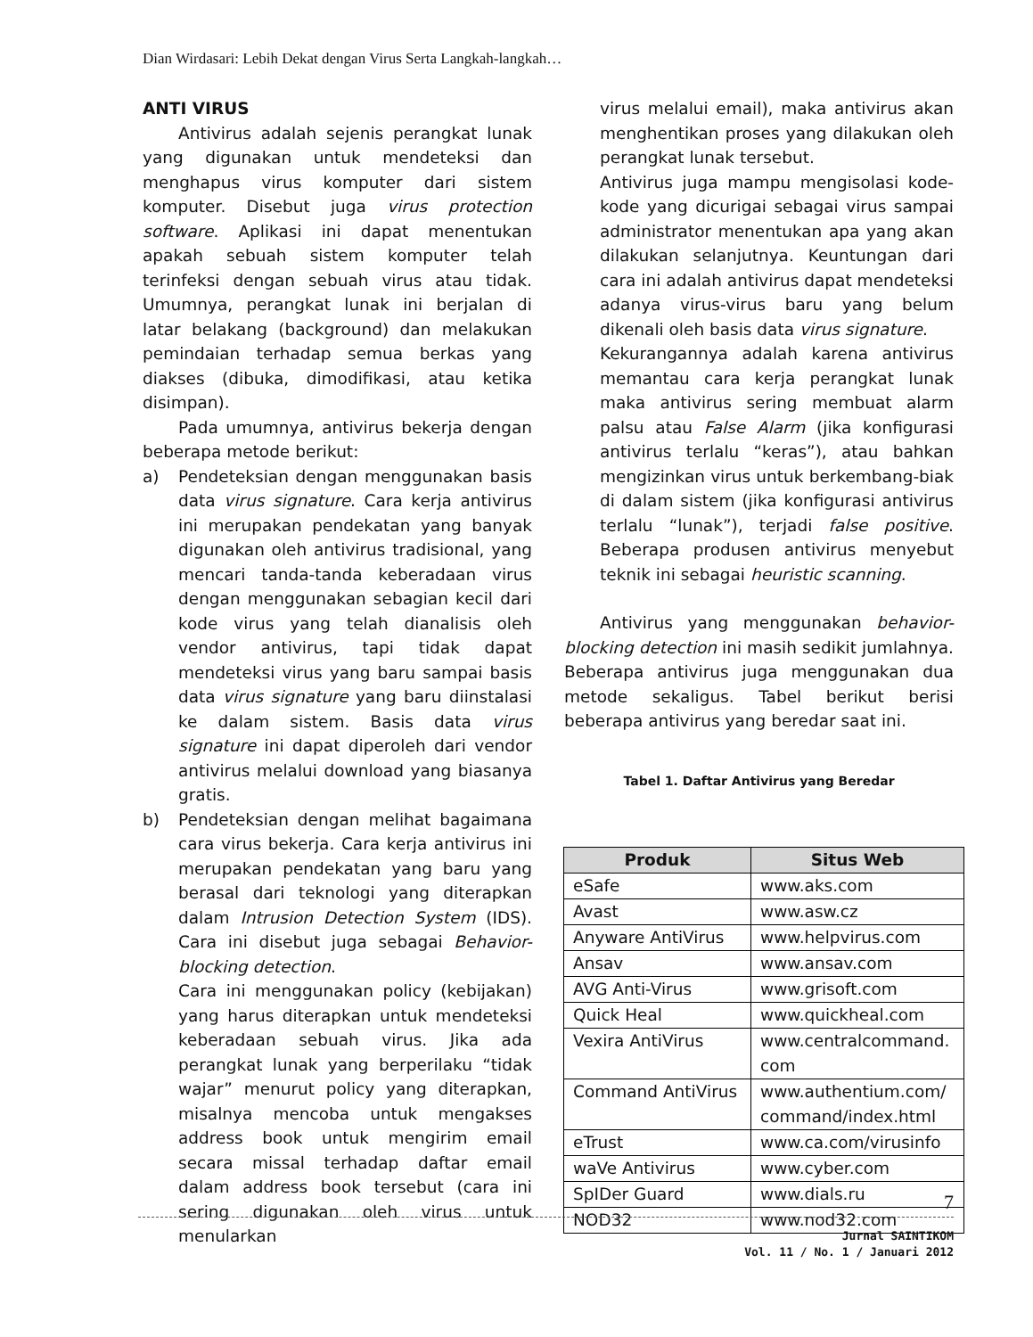Dian Wirdasari: Lebih Dekat dengan Virus Serta Langkah-langkah…
ANTI VIRUS
Antivirus adalah sejenis perangkat lunak yang digunakan untuk mendeteksi dan menghapus virus komputer dari sistem komputer. Disebut juga virus protection software. Aplikasi ini dapat menentukan apakah sebuah sistem komputer telah terinfeksi dengan sebuah virus atau tidak. Umumnya, perangkat lunak ini berjalan di latar belakang (background) dan melakukan pemindaian terhadap semua berkas yang diakses (dibuka, dimodifikasi, atau ketika disimpan).
Pada umumnya, antivirus bekerja dengan beberapa metode berikut:
a) Pendeteksian dengan menggunakan basis data virus signature. Cara kerja antivirus ini merupakan pendekatan yang banyak digunakan oleh antivirus tradisional, yang mencari tanda-tanda keberadaan virus dengan menggunakan sebagian kecil dari kode virus yang telah dianalisis oleh vendor antivirus, tapi tidak dapat mendeteksi virus yang baru sampai basis data virus signature yang baru diinstalasi ke dalam sistem. Basis data virus signature ini dapat diperoleh dari vendor antivirus melalui download yang biasanya gratis.
b) Pendeteksian dengan melihat bagaimana cara virus bekerja. Cara kerja antivirus ini merupakan pendekatan yang baru yang berasal dari teknologi yang diterapkan dalam Intrusion Detection System (IDS). Cara ini disebut juga sebagai Behavior-blocking detection.
Cara ini menggunakan policy (kebijakan) yang harus diterapkan untuk mendeteksi keberadaan sebuah virus. Jika ada perangkat lunak yang berperilaku “tidak wajar” menurut policy yang diterapkan, misalnya mencoba untuk mengakses address book untuk mengirim email secara missal terhadap daftar email dalam address book tersebut (cara ini sering digunakan oleh virus untuk menularkan
virus melalui email), maka antivirus akan menghentikan proses yang dilakukan oleh perangkat lunak tersebut.
Antivirus juga mampu mengisolasi kode-kode yang dicurigai sebagai virus sampai administrator menentukan apa yang akan dilakukan selanjutnya. Keuntungan dari cara ini adalah antivirus dapat mendeteksi adanya virus-virus baru yang belum dikenali oleh basis data virus signature.
Kekurangannya adalah karena antivirus memantau cara kerja perangkat lunak maka antivirus sering membuat alarm palsu atau False Alarm (jika konfigurasi antivirus terlalu “keras”), atau bahkan mengizinkan virus untuk berkembang-biak di dalam sistem (jika konfigurasi antivirus terlalu “lunak”), terjadi false positive. Beberapa produsen antivirus menyebut teknik ini sebagai heuristic scanning.
Antivirus yang menggunakan behavior-blocking detection ini masih sedikit jumlahnya. Beberapa antivirus juga menggunakan dua metode sekaligus. Tabel berikut berisi beberapa antivirus yang beredar saat ini.
Tabel 1. Daftar Antivirus yang Beredar
| Produk | Situs Web |
| --- | --- |
| eSafe | www.aks.com |
| Avast | www.asw.cz |
| Anyware AntiVirus | www.helpvirus.com |
| Ansav | www.ansav.com |
| AVG Anti-Virus | www.grisoft.com |
| Quick Heal | www.quickheal.com |
| Vexira AntiVirus | www.centralcommand. com |
| Command AntiVirus | www.authentium.com/ command/index.html |
| eTrust | www.ca.com/virusinfo |
| waVe Antivirus | www.cyber.com |
| SpIDer Guard | www.dials.ru |
| NOD32 | www.nod32.com |
7
Jurnal SAINTIKOM
Vol. 11 / No. 1 / Januari 2012